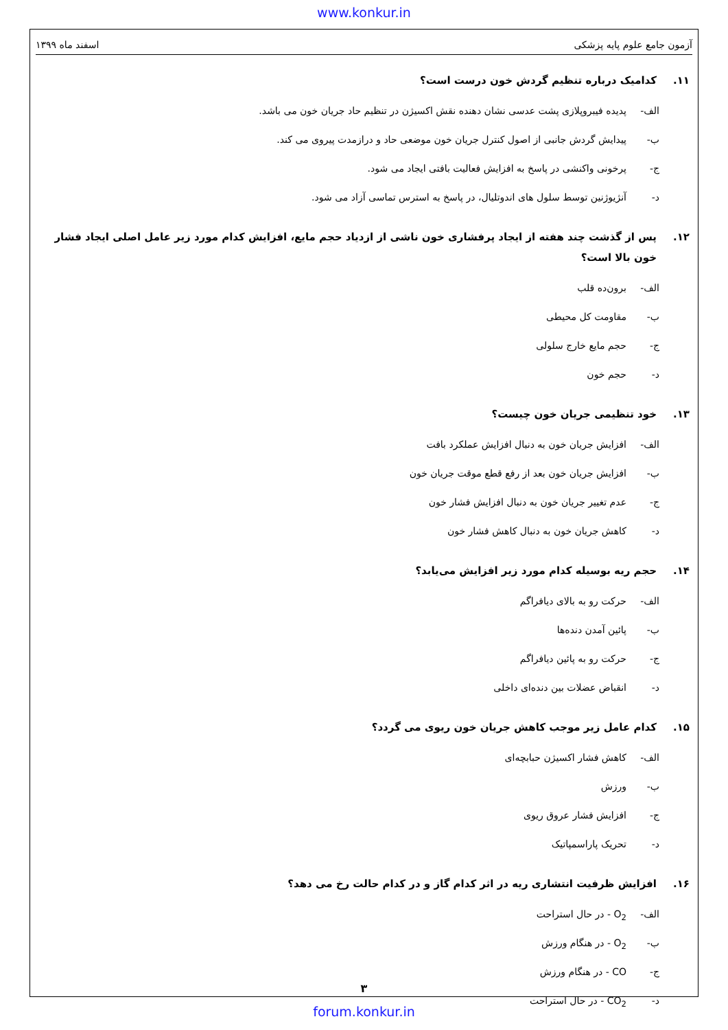www.konkur.in
آزمون جامع علوم پایه پزشکی اسفند ماه ۱۳۹۹
۱۱. کدامیک درباره تنظیم گردش خون درست است؟
الف- پدیده فیبروپلازی پشت عدسی نشان دهنده نقش اکسیژن در تنظیم حاد جریان خون می باشد.
ب- پیدایش گردش جانبی از اصول کنترل جریان خون موضعی حاد و درازمدت پیروی می کند.
ج- پرخونی واکنشی در پاسخ به افزایش فعالیت بافتی ایجاد می شود.
د- آنژیوژنین توسط سلول های اندوتلیال، در پاسخ به استرس تماسی آزاد می شود.
۱۲. پس از گذشت چند هفته از ایجاد پرفشاری خون ناشی از ازدیاد حجم مایع، افزایش کدام مورد زیر عامل اصلی ایجاد فشار خون بالا است؟
الف- برون‌ده قلب
ب- مقاومت کل محیطی
ج- حجم مایع خارج سلولی
د- حجم خون
۱۳. خود تنظیمی جریان خون چیست؟
الف- افزایش جریان خون به دنبال افزایش عملکرد بافت
ب- افزایش جریان خون بعد از رفع قطع موقت جریان خون
ج- عدم تغییر جریان خون به دنبال افزایش فشار خون
د- کاهش جریان خون به دنبال کاهش فشار خون
۱۴. حجم ریه بوسیله کدام مورد زیر افزایش می‌یابد؟
الف- حرکت رو به بالای دیافراگم
ب- پائین آمدن دنده‌ها
ج- حرکت رو به پائین دیافراگم
د- انقباض عضلات بین دنده‌ای داخلی
۱۵. کدام عامل زیر موجب کاهش جریان خون ریوی می گردد؟
الف- کاهش فشار اکسیژن حبابچه‌ای
ب- ورزش
ج- افزایش فشار عروق ریوی
د- تحریک پاراسمپاتیک
۱۶. افزایش ظرفیت انتشاری ریه در اثر کدام گاز و در کدام حالت رخ می دهد؟
الف- O<sub>2</sub> - در حال استراحت
ب- O<sub>2</sub> - در هنگام ورزش
ج- CO - در هنگام ورزش
د- CO<sub>2</sub> - در حال استراحت
۳
forum.konkur.in